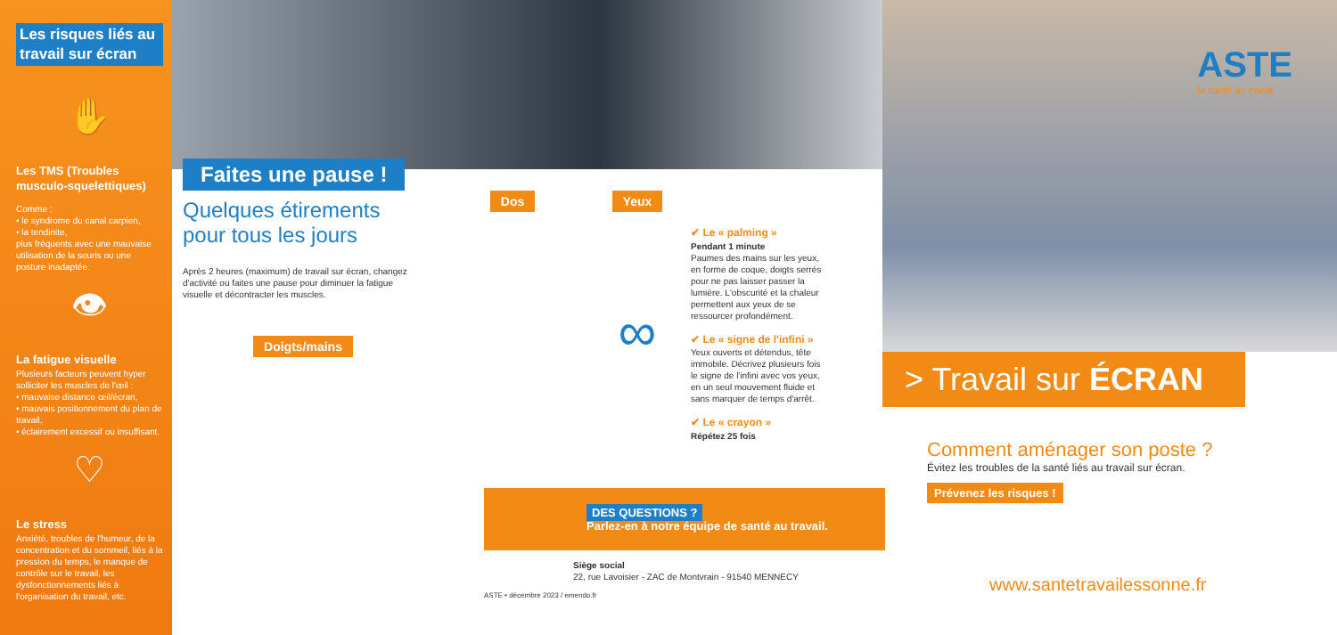Les risques liés au travail sur écran
✋
Les TMS (Troubles musculo-squelettiques)
Comme :
• le syndrome du canal carpien,
• la tendinite,
plus fréquents avec une mauvaise utilisation de la souris ou une posture inadaptée.
👁
La fatigue visuelle
Plusieurs facteurs peuvent hyper solliciter les muscles de l'œil :
• mauvaise distance œil/écran,
• mauvais positionnement du plan de travail,
• éclairement excessif ou insuffisant.
♡
Le stress
Anxiété, troubles de l'humeur, de la concentration et du sommeil, liés à la pression du temps, le manque de contrôle sur le travail, les dysfonctionnements liés à l'organisation du travail, etc.
Faites une pause !
Quelques étirements pour tous les jours
Après 2 heures (maximum) de travail sur écran, changez d'activité ou faites une pause pour diminuer la fatigue visuelle et décontracter les muscles.
Doigts/mains
Dos Yeux
∞
✔ Le « palming »
Pendant 1 minute
Paumes des mains sur les yeux, en forme de coque, doigts serrés pour ne pas laisser passer la lumière. L'obscurité et la chaleur permettent aux yeux de se ressourcer profondément.
✔ Le « signe de l'infini »
Yeux ouverts et détendus, tête immobile. Décrivez plusieurs fois le signe de l'infini avec vos yeux, en un seul mouvement fluide et sans marquer de temps d'arrêt.
✔ Le « crayon »
Répétez 25 fois
DES QUESTIONS ?
Parlez-en à notre équipe de santé au travail.
Siège social
22, rue Lavoisier - ZAC de Montvrain - 91540 MENNECY
ASTE • décembre 2023 / emendo.fr
ASTE
la santé au travail
> Travail sur ÉCRAN
Comment aménager son poste ?
Évitez les troubles de la santé liés au travail sur écran.
Prévenez les risques !
www.santetravailessonne.fr